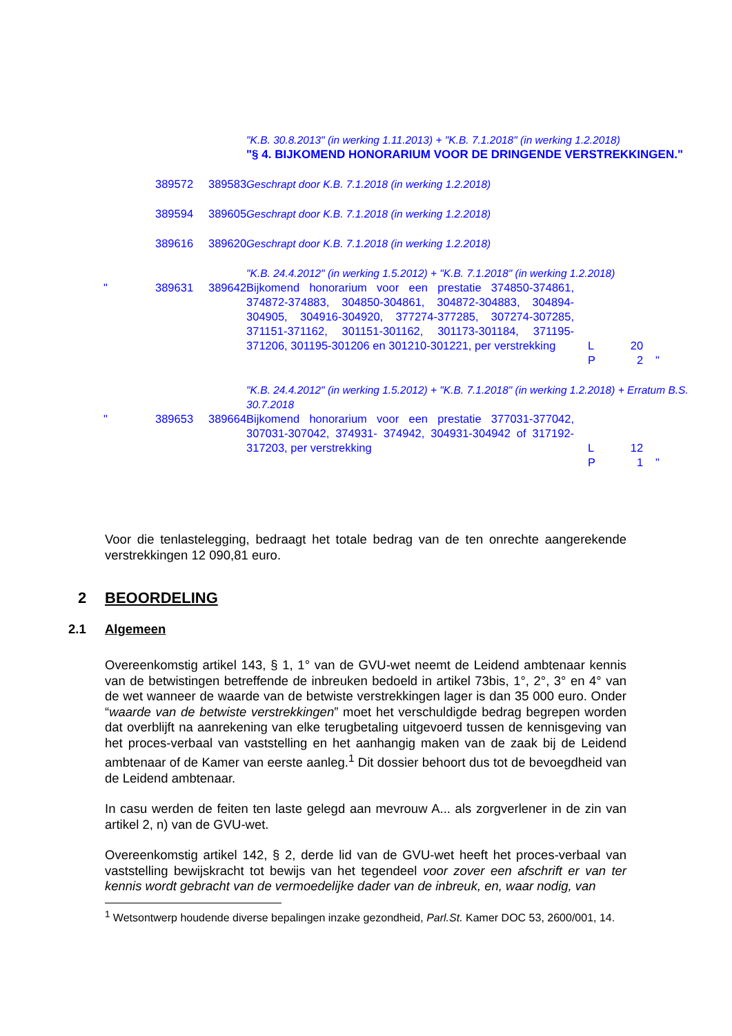| | | | "K.B. 30.8.2013" (in werking 1.11.2013) + "K.B. 7.1.2018" (in werking 1.2.2018) "§ 4. BIJKOMEND HONORARIUM VOOR DE DRINGENDE VERSTREKKINGEN." | | | |
| | 389572 | 389583 | Geschrapt door K.B. 7.1.2018 (in werking 1.2.2018) | | | |
| | 389594 | 389605 | Geschrapt door K.B. 7.1.2018 (in werking 1.2.2018) | | | |
| | 389616 | 389620 | Geschrapt door K.B. 7.1.2018 (in werking 1.2.2018) | | | |
| | | | "K.B. 24.4.2012" (in werking 1.5.2012) + "K.B. 7.1.2018" (in werking 1.2.2018) | | | |
| " | 389631 | 389642 | Bijkomend honorarium voor een prestatie 374850-374861, 374872-374883, 304850-304861, 304872-304883, 304894-304905, 304916-304920, 377274-377285, 307274-307285, 371151-371162, 301151-301162, 301173-301184, 371195-371206, 301195-301206 en 301210-301221, per verstrekking | L P | 20 2 | " |
| | | | "K.B. 24.4.2012" (in werking 1.5.2012) + "K.B. 7.1.2018" (in werking 1.2.2018) + Erratum B.S. 30.7.2018 | | | |
| " | 389653 | 389664 | Bijkomend honorarium voor een prestatie 377031-377042, 307031-307042, 374931- 374942, 304931-304942 of 317192-317203, per verstrekking | L P | 12 1 | " |
Voor die tenlastelegging, bedraagt het totale bedrag van de ten onrechte aangerekende verstrekkingen 12 090,81 euro.
2 BEOORDELING
2.1 Algemeen
Overeenkomstig artikel 143, § 1, 1° van de GVU-wet neemt de Leidend ambtenaar kennis van de betwistingen betreffende de inbreuken bedoeld in artikel 73bis, 1°, 2°, 3° en 4° van de wet wanneer de waarde van de betwiste verstrekkingen lager is dan 35 000 euro. Onder “waarde van de betwiste verstrekkingen” moet het verschuldigde bedrag begrepen worden dat overblijft na aanrekening van elke terugbetaling uitgevoerd tussen de kennisgeving van het proces-verbaal van vaststelling en het aanhangig maken van de zaak bij de Leidend ambtenaar of de Kamer van eerste aanleg.<sup>1</sup> Dit dossier behoort dus tot de bevoegdheid van de Leidend ambtenaar.
In casu werden de feiten ten laste gelegd aan mevrouw A... als zorgverlener in de zin van artikel 2, n) van de GVU-wet.
Overeenkomstig artikel 142, § 2, derde lid van de GVU-wet heeft het proces-verbaal van vaststelling bewijskracht tot bewijs van het tegendeel voor zover een afschrift er van ter kennis wordt gebracht van de vermoedelijke dader van de inbreuk, en, waar nodig, van
<sup>1</sup> Wetsontwerp houdende diverse bepalingen inzake gezondheid, Parl.St. Kamer DOC 53, 2600/001, 14.